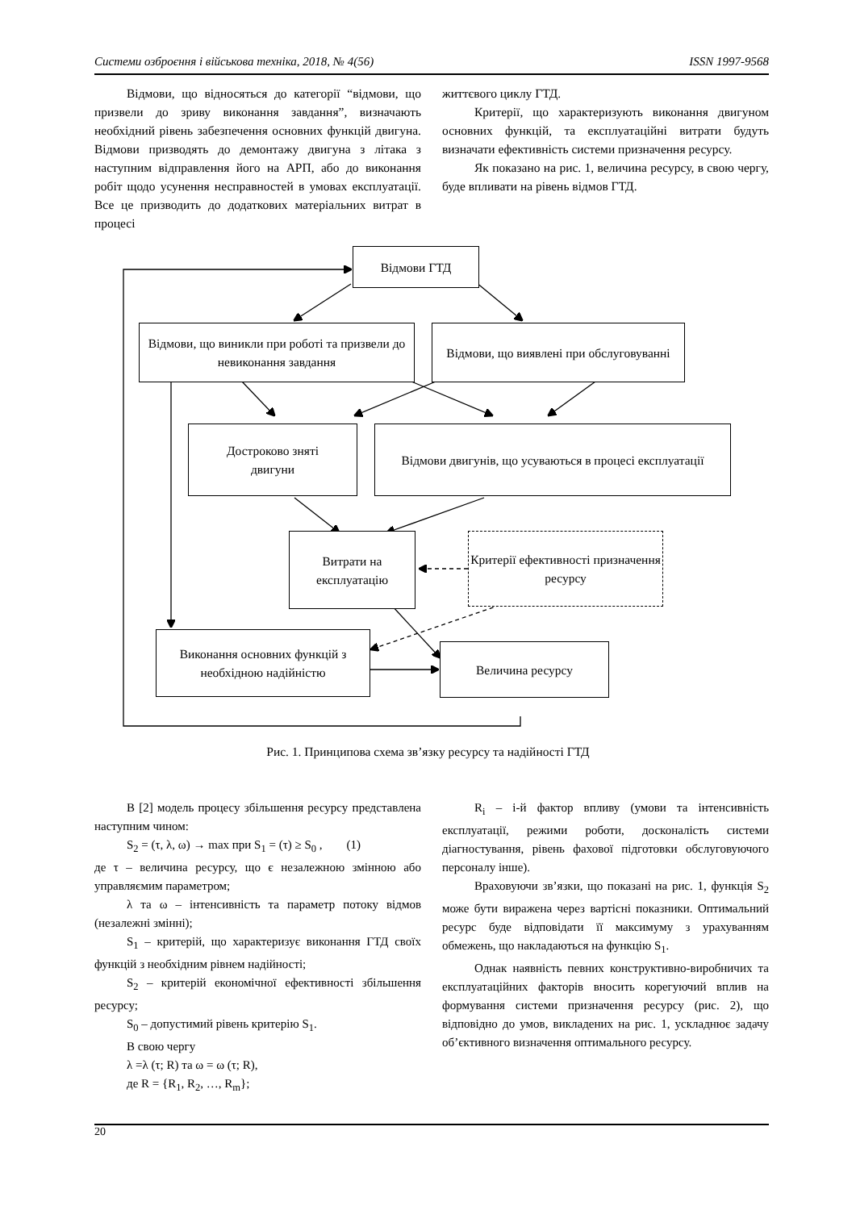Системи озброєння і військова техніка, 2018, № 4(56) ISSN 1997-9568
Відмови, що відносяться до категорії “відмови, що призвели до зриву виконання завдання”, визначають необхідний рівень забезпечення основних функцій двигуна. Відмови призводять до демонтажу двигуна з літака з наступним відправлення його на АРП, або до виконання робіт щодо усунення несправностей в умовах експлуатації. Все це призводить до додаткових матеріальних витрат в процесі
життєвого циклу ГТД.
Критерії, що характеризують виконання двигуном основних функцій, та експлуатаційні витрати будуть визначати ефективність системи призначення ресурсу.
Як показано на рис. 1, величина ресурсу, в свою чергу, буде впливати на рівень відмов ГТД.
Відмови ГТД
Відмови, що виникли при роботі та призвели до невиконання завдання
Відмови, що виявлені при обслуговуванні
Достроково зняті
двигуни
Відмови двигунів, що усуваються в процесі експлуатації
Витрати на
експлуатацію
Критерії ефективності призначення ресурсу
Виконання основних функцій з необхідною надійністю
Величина ресурсу
Рис. 1. Принципова схема зв’язку ресурсу та надійності ГТД
В [2] модель процесу збільшення ресурсу представлена наступним чином:
S<sub>2</sub> = (τ, λ, ω) → max при S<sub>1</sub> = (τ) ≥ S<sub>0</sub> , (1)
де τ – величина ресурсу, що є незалежною змінною або управляємим параметром;
λ та ω – інтенсивність та параметр потоку відмов (незалежні змінні);
S<sub>1</sub> – критерій, що характеризує виконання ГТД своїх функцій з необхідним рівнем надійності;
S<sub>2</sub> – критерій економічної ефективності збільшення ресурсу;
S<sub>0</sub> – допустимий рівень критерію S<sub>1</sub>.
В свою чергу
λ =λ (τ; R) та ω = ω (τ; R),
де R = {R<sub>1</sub>, R<sub>2</sub>, …, R<sub>m</sub>};
R<sub>i</sub> – і-й фактор впливу (умови та інтенсивність експлуатації, режими роботи, досконалість системи діагностування, рівень фахової підготовки обслуговуючого персоналу інше).
Враховуючи зв’язки, що показані на рис. 1, функція S<sub>2</sub> може бути виражена через вартісні показники. Оптимальний ресурс буде відповідати її максимуму з урахуванням обмежень, що накладаються на функцію S<sub>1</sub>.
Однак наявність певних конструктивно-виробничих та експлуатаційних факторів вносить корегуючий вплив на формування системи призначення ресурсу (рис. 2), що відповідно до умов, викладених на рис. 1, ускладнює задачу об’єктивного визначення оптимального ресурсу.
20